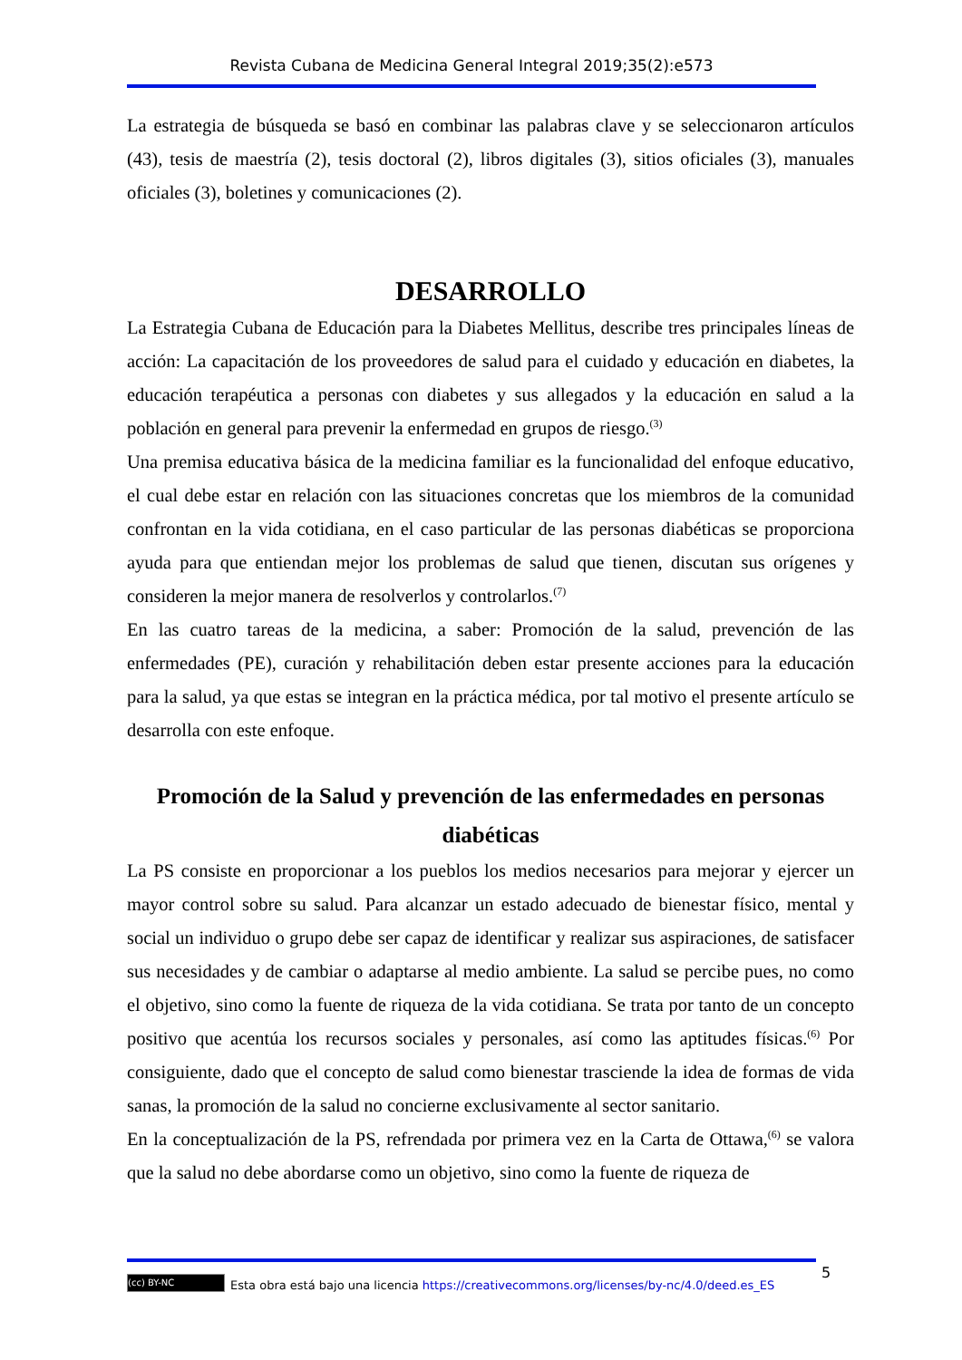Revista Cubana de Medicina General Integral 2019;35(2):e573
La estrategia de búsqueda se basó en combinar las palabras clave y se seleccionaron artículos (43), tesis de maestría (2), tesis doctoral (2), libros digitales (3), sitios oficiales (3), manuales oficiales (3), boletines y comunicaciones (2).
DESARROLLO
La Estrategia Cubana de Educación para la Diabetes Mellitus, describe tres principales líneas de acción: La capacitación de los proveedores de salud para el cuidado y educación en diabetes, la educación terapéutica a personas con diabetes y sus allegados y la educación en salud a la población en general para prevenir la enfermedad en grupos de riesgo.<sup>(3)</sup>
Una premisa educativa básica de la medicina familiar es la funcionalidad del enfoque educativo, el cual debe estar en relación con las situaciones concretas que los miembros de la comunidad confrontan en la vida cotidiana, en el caso particular de las personas diabéticas se proporciona ayuda para que entiendan mejor los problemas de salud que tienen, discutan sus orígenes y consideren la mejor manera de resolverlos y controlarlos.<sup>(7)</sup>
En las cuatro tareas de la medicina, a saber: Promoción de la salud, prevención de las enfermedades (PE), curación y rehabilitación deben estar presente acciones para la educación para la salud, ya que estas se integran en la práctica médica, por tal motivo el presente artículo se desarrolla con este enfoque.
Promoción de la Salud y prevención de las enfermedades en personas diabéticas
La PS consiste en proporcionar a los pueblos los medios necesarios para mejorar y ejercer un mayor control sobre su salud. Para alcanzar un estado adecuado de bienestar físico, mental y social un individuo o grupo debe ser capaz de identificar y realizar sus aspiraciones, de satisfacer sus necesidades y de cambiar o adaptarse al medio ambiente. La salud se percibe pues, no como el objetivo, sino como la fuente de riqueza de la vida cotidiana. Se trata por tanto de un concepto positivo que acentúa los recursos sociales y personales, así como las aptitudes físicas.<sup>(6)</sup> Por consiguiente, dado que el concepto de salud como bienestar trasciende la idea de formas de vida sanas, la promoción de la salud no concierne exclusivamente al sector sanitario.
En la conceptualización de la PS, refrendada por primera vez en la Carta de Ottawa,<sup>(6)</sup> se valora que la salud no debe abordarse como un objetivo, sino como la fuente de riqueza de
5
(cc) BY-NC Esta obra está bajo una licencia https://creativecommons.org/licenses/by-nc/4.0/deed.es_ES